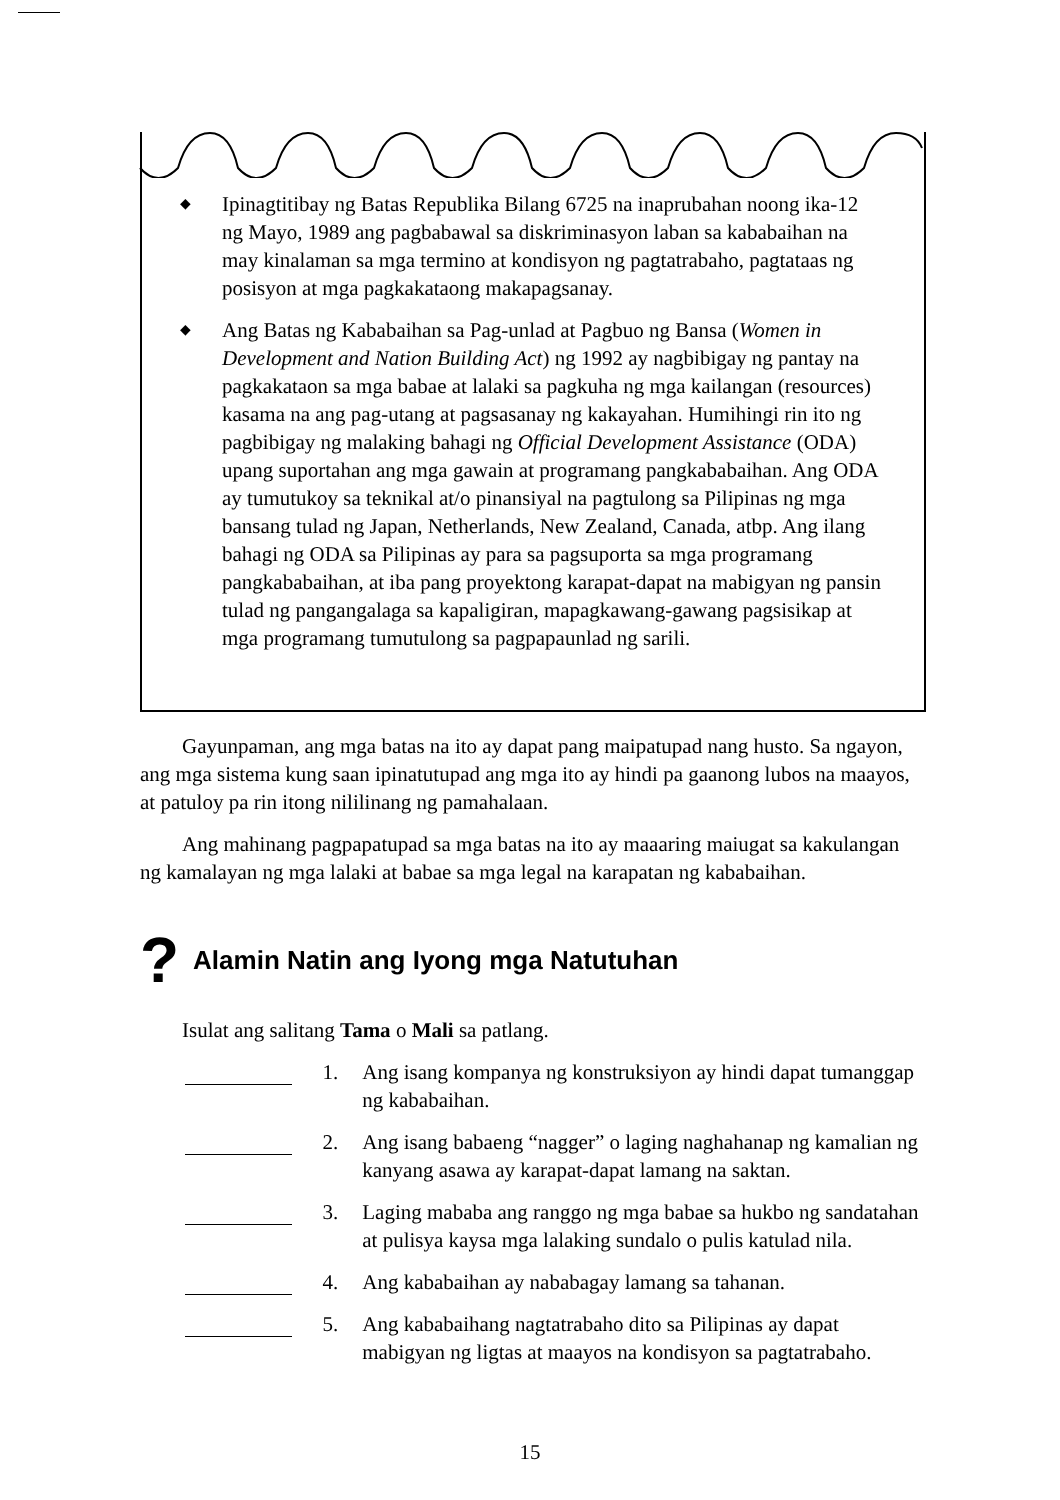◆
Ipinagtitibay ng Batas Republika Bilang 6725 na inaprubahan noong ika-12 ng Mayo, 1989 ang pagbabawal sa diskriminasyon laban sa kababaihan na may kinalaman sa mga termino at kondisyon ng pagtatrabaho, pagtataas ng posisyon at mga pagkakataong makapagsanay.
◆
Ang Batas ng Kababaihan sa Pag-unlad at Pagbuo ng Bansa (Women in Development and Nation Building Act) ng 1992 ay nagbibigay ng pantay na pagkakataon sa mga babae at lalaki sa pagkuha ng mga kailangan (resources) kasama na ang pag-utang at pagsasanay ng kakayahan. Humihingi rin ito ng pagbibigay ng malaking bahagi ng Official Development Assistance (ODA) upang suportahan ang mga gawain at programang pangkababaihan. Ang ODA ay tumutukoy sa teknikal at/o pinansiyal na pagtulong sa Pilipinas ng mga bansang tulad ng Japan, Netherlands, New Zealand, Canada, atbp. Ang ilang bahagi ng ODA sa Pilipinas ay para sa pagsuporta sa mga programang pangkababaihan, at iba pang proyektong karapat-dapat na mabigyan ng pansin tulad ng pangangalaga sa kapaligiran, mapagkawang-gawang pagsisikap at mga programang tumutulong sa pagpapaunlad ng sarili.
Gayunpaman, ang mga batas na ito ay dapat pang maipatupad nang husto. Sa ngayon, ang mga sistema kung saan ipinatutupad ang mga ito ay hindi pa gaanong lubos na maayos, at patuloy pa rin itong nililinang ng pamahalaan.
Ang mahinang pagpapatupad sa mga batas na ito ay maaaring maiugat sa kakulangan ng kamalayan ng mga lalaki at babae sa mga legal na karapatan ng kababaihan.
? Alamin Natin ang Iyong mga Natutuhan
Isulat ang salitang Tama o Mali sa patlang.
1. Ang isang kompanya ng konstruksiyon ay hindi dapat tumanggap ng kababaihan.
2. Ang isang babaeng “nagger” o laging naghahanap ng kamalian ng kanyang asawa ay karapat-dapat lamang na saktan.
3. Laging mababa ang ranggo ng mga babae sa hukbo ng sandatahan at pulisya kaysa mga lalaking sundalo o pulis katulad nila.
4. Ang kababaihan ay nababagay lamang sa tahanan.
5. Ang kababaihang nagtatrabaho dito sa Pilipinas ay dapat mabigyan ng ligtas at maayos na kondisyon sa pagtatrabaho.
15